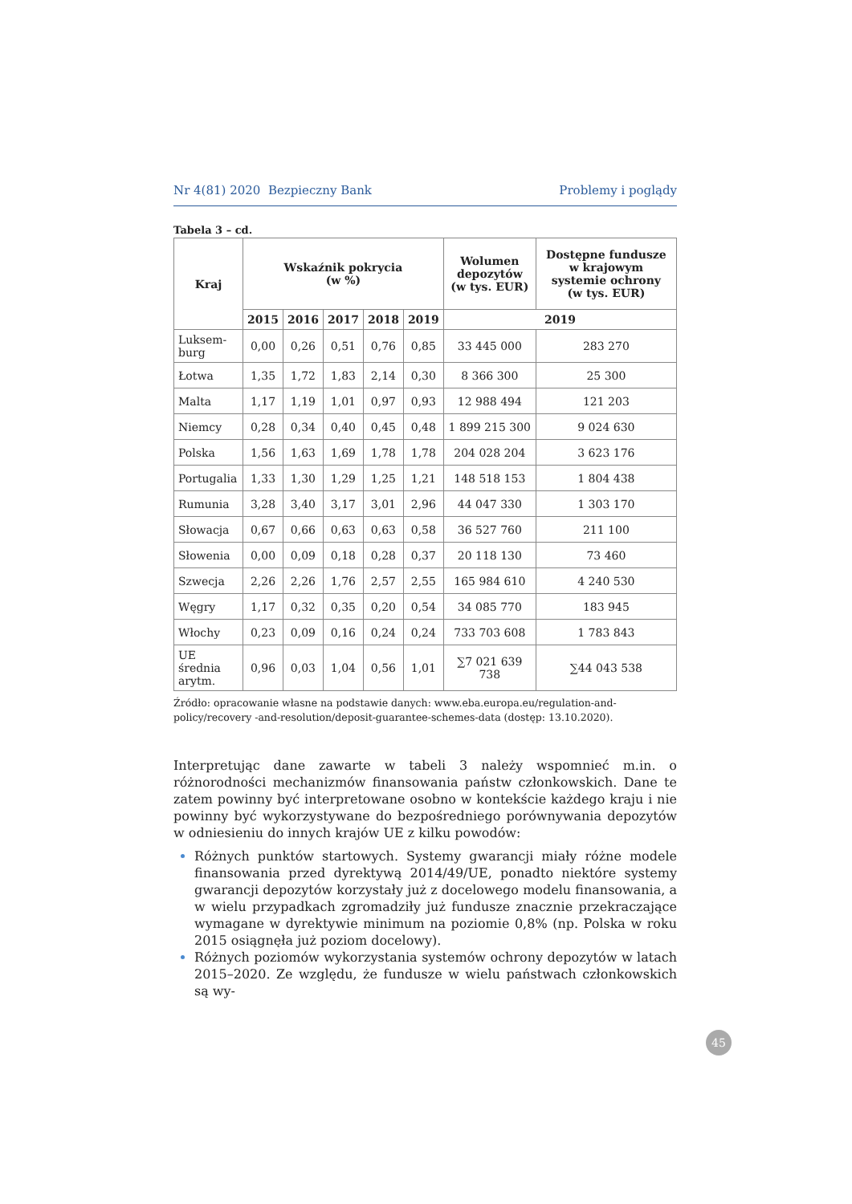Nr 4(81) 2020 Bezpieczny Bank Problemy i poglądy
Tabela 3 – cd.
| Kraj | Wskaźnik pokrycia (w %) | | | | | Wolumen depozytów (w tys. EUR) | Dostępne fundusze w krajowym systemie ochrony (w tys. EUR) |
| --- | --- | --- | --- | --- | --- | --- | --- |
| | 2015 | 2016 | 2017 | 2018 | 2019 | 2019 | |
| Luksem- burg | 0,00 | 0,26 | 0,51 | 0,76 | 0,85 | 33 445 000 | 283 270 |
| Łotwa | 1,35 | 1,72 | 1,83 | 2,14 | 0,30 | 8 366 300 | 25 300 |
| Malta | 1,17 | 1,19 | 1,01 | 0,97 | 0,93 | 12 988 494 | 121 203 |
| Niemcy | 0,28 | 0,34 | 0,40 | 0,45 | 0,48 | 1 899 215 300 | 9 024 630 |
| Polska | 1,56 | 1,63 | 1,69 | 1,78 | 1,78 | 204 028 204 | 3 623 176 |
| Portugalia | 1,33 | 1,30 | 1,29 | 1,25 | 1,21 | 148 518 153 | 1 804 438 |
| Rumunia | 3,28 | 3,40 | 3,17 | 3,01 | 2,96 | 44 047 330 | 1 303 170 |
| Słowacja | 0,67 | 0,66 | 0,63 | 0,63 | 0,58 | 36 527 760 | 211 100 |
| Słowenia | 0,00 | 0,09 | 0,18 | 0,28 | 0,37 | 20 118 130 | 73 460 |
| Szwecja | 2,26 | 2,26 | 1,76 | 2,57 | 2,55 | 165 984 610 | 4 240 530 |
| Węgry | 1,17 | 0,32 | 0,35 | 0,20 | 0,54 | 34 085 770 | 183 945 |
| Włochy | 0,23 | 0,09 | 0,16 | 0,24 | 0,24 | 733 703 608 | 1 783 843 |
| UE średnia arytm. | 0,96 | 0,03 | 1,04 | 0,56 | 1,01 | ∑7 021 639 738 | ∑44 043 538 |
Źródło: opracowanie własne na podstawie danych: www.eba.europa.eu/regulation-and-policy/recovery -and-resolution/deposit-guarantee-schemes-data (dostęp: 13.10.2020).
Interpretując dane zawarte w tabeli 3 należy wspomnieć m.in. o różnorodności mechanizmów finansowania państw członkowskich. Dane te zatem powinny być interpretowane osobno w kontekście każdego kraju i nie powinny być wykorzystywane do bezpośredniego porównywania depozytów w odniesieniu do innych krajów UE z kilku powodów:
Różnych punktów startowych. Systemy gwarancji miały różne modele finansowania przed dyrektywą 2014/49/UE, ponadto niektóre systemy gwarancji depozytów korzystały już z docelowego modelu finansowania, a w wielu przypadkach zgromadziły już fundusze znacznie przekraczające wymagane w dyrektywie minimum na poziomie 0,8% (np. Polska w roku 2015 osiągnęła już poziom docelowy).
Różnych poziomów wykorzystania systemów ochrony depozytów w latach 2015–2020. Ze względu, że fundusze w wielu państwach członkowskich są wy-
45